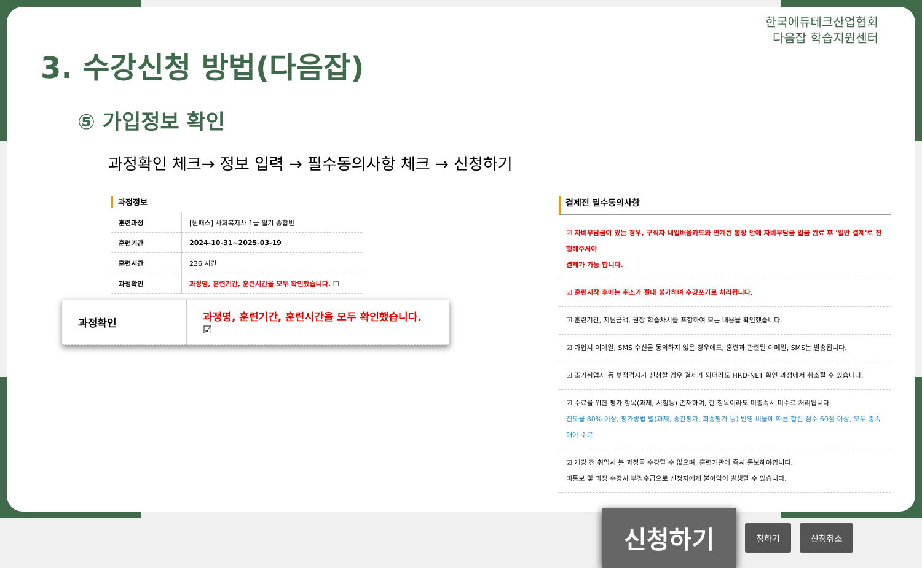한국에듀테크산업협회
다음잡 학습지원센터
3. 수강신청 방법(다음잡)
⑤ 가입정보 확인
과정확인 체크→ 정보 입력 → 필수동의사항 체크 → 신청하기
과정정보
| 훈련과정 | [원패스] 사회복지사 1급 필기 종합반 |
| 훈련기간 | 2024-10-31~2025-03-19 |
| 훈련시간 | 236 시간 |
| 과정확인 | 과정명, 훈련기간, 훈련시간을 모두 확인했습니다. ☐ |
| 과정확인 | 과정명, 훈련기간, 훈련시간을 모두 확인했습니다. ☑ |
결제전 필수동의사항
☑ 자비부담금이 있는 경우, 구직자 내일배움카드와 연계된 통장 안에 자비부담금 입금 완료 후 '일반 결제'로 진행해주셔야
결제가 가능 합니다.
☑ 훈련시작 후에는 취소가 절대 불가하며 수강포기로 처리됩니다.
☑ 훈련기간, 지원금액, 권장 학습차시를 포함하여 모든 내용을 확인했습니다.
☑ 가입시 이메일, SMS 수신을 동의하지 않은 경우에도, 훈련과 관련된 이메일, SMS는 발송됩니다.
☑ 조기취업자 등 부적격자가 신청할 경우 결제가 되더라도 HRD-NET 확인 과정에서 취소될 수 있습니다.
☑ 수료를 위한 평가 항목(과제, 시험등) 존재하며, 한 항목이라도 미충족시 미수료 처리됩니다.
진도율 80% 이상, 평가방법 별(과제, 중간평가, 최종평가 등) 반영 비율에 따른 합산 점수 60점 이상, 모두 충족해야 수료
☑ 개강 전 취업시 본 과정을 수강할 수 없으며, 훈련기관에 즉시 통보해야합니다.
미통보 및 과정 수강시 부정수급으로 신청자에게 불이익이 발생할 수 있습니다.
신청하기
청하기 신청취소